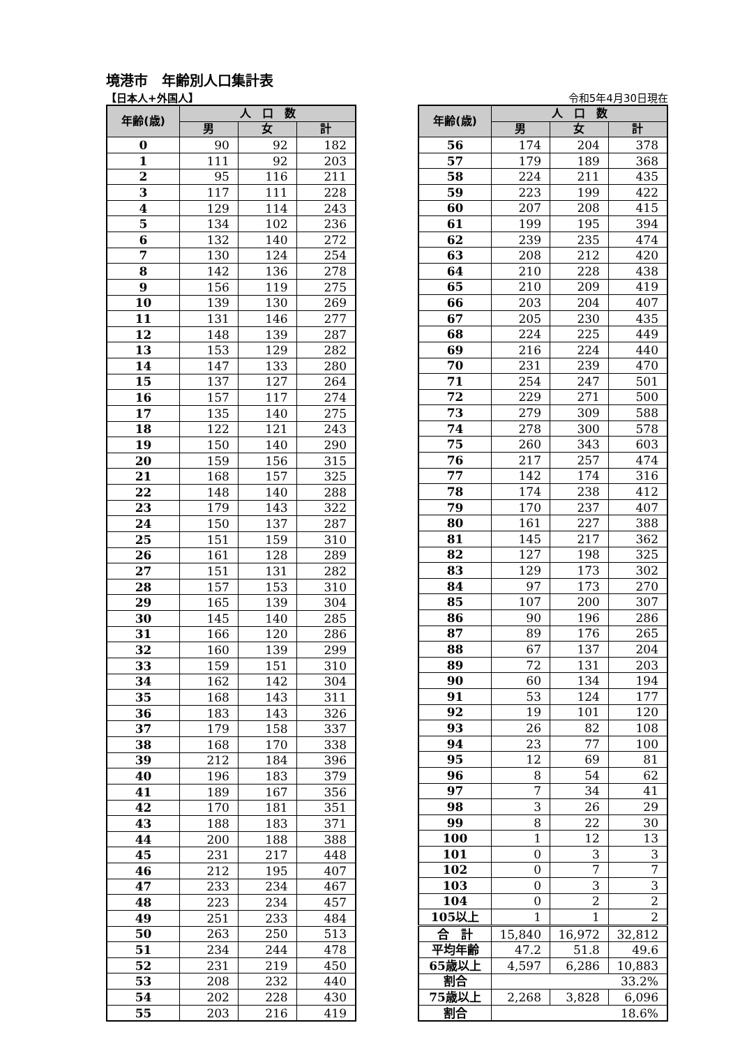境港市　年齢別人口集計表
【日本人+外国人】 令和5年4月30日現在
| 年齢(歳) | 人 口 数 | | |
| --- | --- | --- | --- |
| | 男 | 女 | 計 |
| 0 | 90 | 92 | 182 |
| 1 | 111 | 92 | 203 |
| 2 | 95 | 116 | 211 |
| 3 | 117 | 111 | 228 |
| 4 | 129 | 114 | 243 |
| 5 | 134 | 102 | 236 |
| 6 | 132 | 140 | 272 |
| 7 | 130 | 124 | 254 |
| 8 | 142 | 136 | 278 |
| 9 | 156 | 119 | 275 |
| 10 | 139 | 130 | 269 |
| 11 | 131 | 146 | 277 |
| 12 | 148 | 139 | 287 |
| 13 | 153 | 129 | 282 |
| 14 | 147 | 133 | 280 |
| 15 | 137 | 127 | 264 |
| 16 | 157 | 117 | 274 |
| 17 | 135 | 140 | 275 |
| 18 | 122 | 121 | 243 |
| 19 | 150 | 140 | 290 |
| 20 | 159 | 156 | 315 |
| 21 | 168 | 157 | 325 |
| 22 | 148 | 140 | 288 |
| 23 | 179 | 143 | 322 |
| 24 | 150 | 137 | 287 |
| 25 | 151 | 159 | 310 |
| 26 | 161 | 128 | 289 |
| 27 | 151 | 131 | 282 |
| 28 | 157 | 153 | 310 |
| 29 | 165 | 139 | 304 |
| 30 | 145 | 140 | 285 |
| 31 | 166 | 120 | 286 |
| 32 | 160 | 139 | 299 |
| 33 | 159 | 151 | 310 |
| 34 | 162 | 142 | 304 |
| 35 | 168 | 143 | 311 |
| 36 | 183 | 143 | 326 |
| 37 | 179 | 158 | 337 |
| 38 | 168 | 170 | 338 |
| 39 | 212 | 184 | 396 |
| 40 | 196 | 183 | 379 |
| 41 | 189 | 167 | 356 |
| 42 | 170 | 181 | 351 |
| 43 | 188 | 183 | 371 |
| 44 | 200 | 188 | 388 |
| 45 | 231 | 217 | 448 |
| 46 | 212 | 195 | 407 |
| 47 | 233 | 234 | 467 |
| 48 | 223 | 234 | 457 |
| 49 | 251 | 233 | 484 |
| 50 | 263 | 250 | 513 |
| 51 | 234 | 244 | 478 |
| 52 | 231 | 219 | 450 |
| 53 | 208 | 232 | 440 |
| 54 | 202 | 228 | 430 |
| 55 | 203 | 216 | 419 |
| 年齢(歳) | 人 口 数 | | |
| --- | --- | --- | --- |
| | 男 | 女 | 計 |
| 56 | 174 | 204 | 378 |
| 57 | 179 | 189 | 368 |
| 58 | 224 | 211 | 435 |
| 59 | 223 | 199 | 422 |
| 60 | 207 | 208 | 415 |
| 61 | 199 | 195 | 394 |
| 62 | 239 | 235 | 474 |
| 63 | 208 | 212 | 420 |
| 64 | 210 | 228 | 438 |
| 65 | 210 | 209 | 419 |
| 66 | 203 | 204 | 407 |
| 67 | 205 | 230 | 435 |
| 68 | 224 | 225 | 449 |
| 69 | 216 | 224 | 440 |
| 70 | 231 | 239 | 470 |
| 71 | 254 | 247 | 501 |
| 72 | 229 | 271 | 500 |
| 73 | 279 | 309 | 588 |
| 74 | 278 | 300 | 578 |
| 75 | 260 | 343 | 603 |
| 76 | 217 | 257 | 474 |
| 77 | 142 | 174 | 316 |
| 78 | 174 | 238 | 412 |
| 79 | 170 | 237 | 407 |
| 80 | 161 | 227 | 388 |
| 81 | 145 | 217 | 362 |
| 82 | 127 | 198 | 325 |
| 83 | 129 | 173 | 302 |
| 84 | 97 | 173 | 270 |
| 85 | 107 | 200 | 307 |
| 86 | 90 | 196 | 286 |
| 87 | 89 | 176 | 265 |
| 88 | 67 | 137 | 204 |
| 89 | 72 | 131 | 203 |
| 90 | 60 | 134 | 194 |
| 91 | 53 | 124 | 177 |
| 92 | 19 | 101 | 120 |
| 93 | 26 | 82 | 108 |
| 94 | 23 | 77 | 100 |
| 95 | 12 | 69 | 81 |
| 96 | 8 | 54 | 62 |
| 97 | 7 | 34 | 41 |
| 98 | 3 | 26 | 29 |
| 99 | 8 | 22 | 30 |
| 100 | 1 | 12 | 13 |
| 101 | 0 | 3 | 3 |
| 102 | 0 | 7 | 7 |
| 103 | 0 | 3 | 3 |
| 104 | 0 | 2 | 2 |
| 105以上 | 1 | 1 | 2 |
| 合 計 | 15,840 | 16,972 | 32,812 |
| 平均年齢 | 47.2 | 51.8 | 49.6 |
| 65歳以上 | 4,597 | 6,286 | 10,883 |
| 割合 | 33.2% | | |
| 75歳以上 | 2,268 | 3,828 | 6,096 |
| 割合 | 18.6% | | |